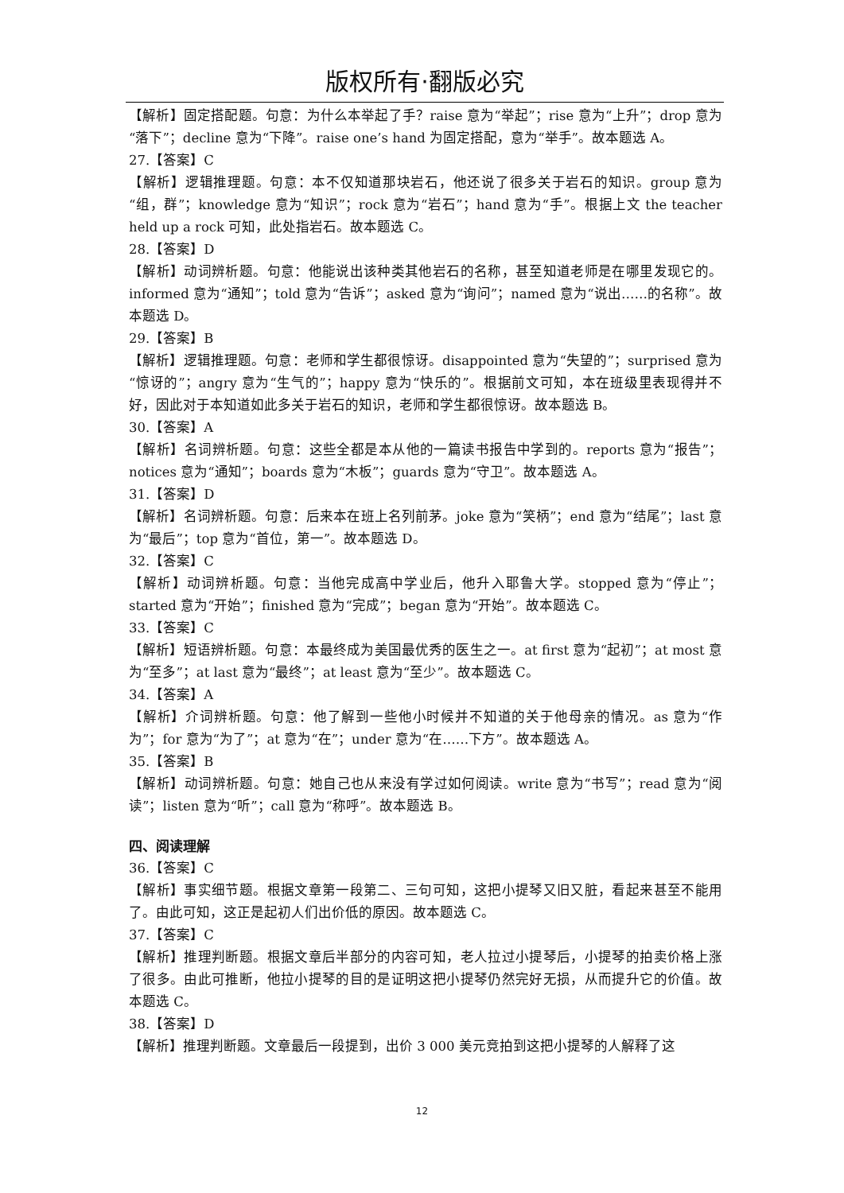版权所有·翻版必究
【解析】固定搭配题。句意：为什么本举起了手？raise 意为“举起”；rise 意为“上升”；drop 意为“落下”；decline 意为“下降”。raise one’s hand 为固定搭配，意为“举手”。故本题选 A。
27.【答案】C
【解析】逻辑推理题。句意：本不仅知道那块岩石，他还说了很多关于岩石的知识。group 意为“组，群”；knowledge 意为“知识”；rock 意为“岩石”；hand 意为“手”。根据上文 the teacher held up a rock 可知，此处指岩石。故本题选 C。
28.【答案】D
【解析】动词辨析题。句意：他能说出该种类其他岩石的名称，甚至知道老师是在哪里发现它的。informed 意为“通知”；told 意为“告诉”；asked 意为“询问”；named 意为“说出……的名称”。故本题选 D。
29.【答案】B
【解析】逻辑推理题。句意：老师和学生都很惊讶。disappointed 意为“失望的”；surprised 意为“惊讶的”；angry 意为“生气的”；happy 意为“快乐的”。根据前文可知，本在班级里表现得并不好，因此对于本知道如此多关于岩石的知识，老师和学生都很惊讶。故本题选 B。
30.【答案】A
【解析】名词辨析题。句意：这些全都是本从他的一篇读书报告中学到的。reports 意为“报告”；notices 意为“通知”；boards 意为“木板”；guards 意为“守卫”。故本题选 A。
31.【答案】D
【解析】名词辨析题。句意：后来本在班上名列前茅。joke 意为“笑柄”；end 意为“结尾”；last 意为“最后”；top 意为“首位，第一”。故本题选 D。
32.【答案】C
【解析】动词辨析题。句意：当他完成高中学业后，他升入耶鲁大学。stopped 意为“停止”；started 意为“开始”；finished 意为“完成”；began 意为“开始”。故本题选 C。
33.【答案】C
【解析】短语辨析题。句意：本最终成为美国最优秀的医生之一。at first 意为“起初”；at most 意为“至多”；at last 意为“最终”；at least 意为“至少”。故本题选 C。
34.【答案】A
【解析】介词辨析题。句意：他了解到一些他小时候并不知道的关于他母亲的情况。as 意为“作为”；for 意为“为了”；at 意为“在”；under 意为“在……下方”。故本题选 A。
35.【答案】B
【解析】动词辨析题。句意：她自己也从来没有学过如何阅读。write 意为“书写”；read 意为“阅读”；listen 意为“听”；call 意为“称呼”。故本题选 B。
四、阅读理解
36.【答案】C
【解析】事实细节题。根据文章第一段第二、三句可知，这把小提琴又旧又脏，看起来甚至不能用了。由此可知，这正是起初人们出价低的原因。故本题选 C。
37.【答案】C
【解析】推理判断题。根据文章后半部分的内容可知，老人拉过小提琴后，小提琴的拍卖价格上涨了很多。由此可推断，他拉小提琴的目的是证明这把小提琴仍然完好无损，从而提升它的价值。故本题选 C。
38.【答案】D
【解析】推理判断题。文章最后一段提到，出价 3 000 美元竞拍到这把小提琴的人解释了这
12